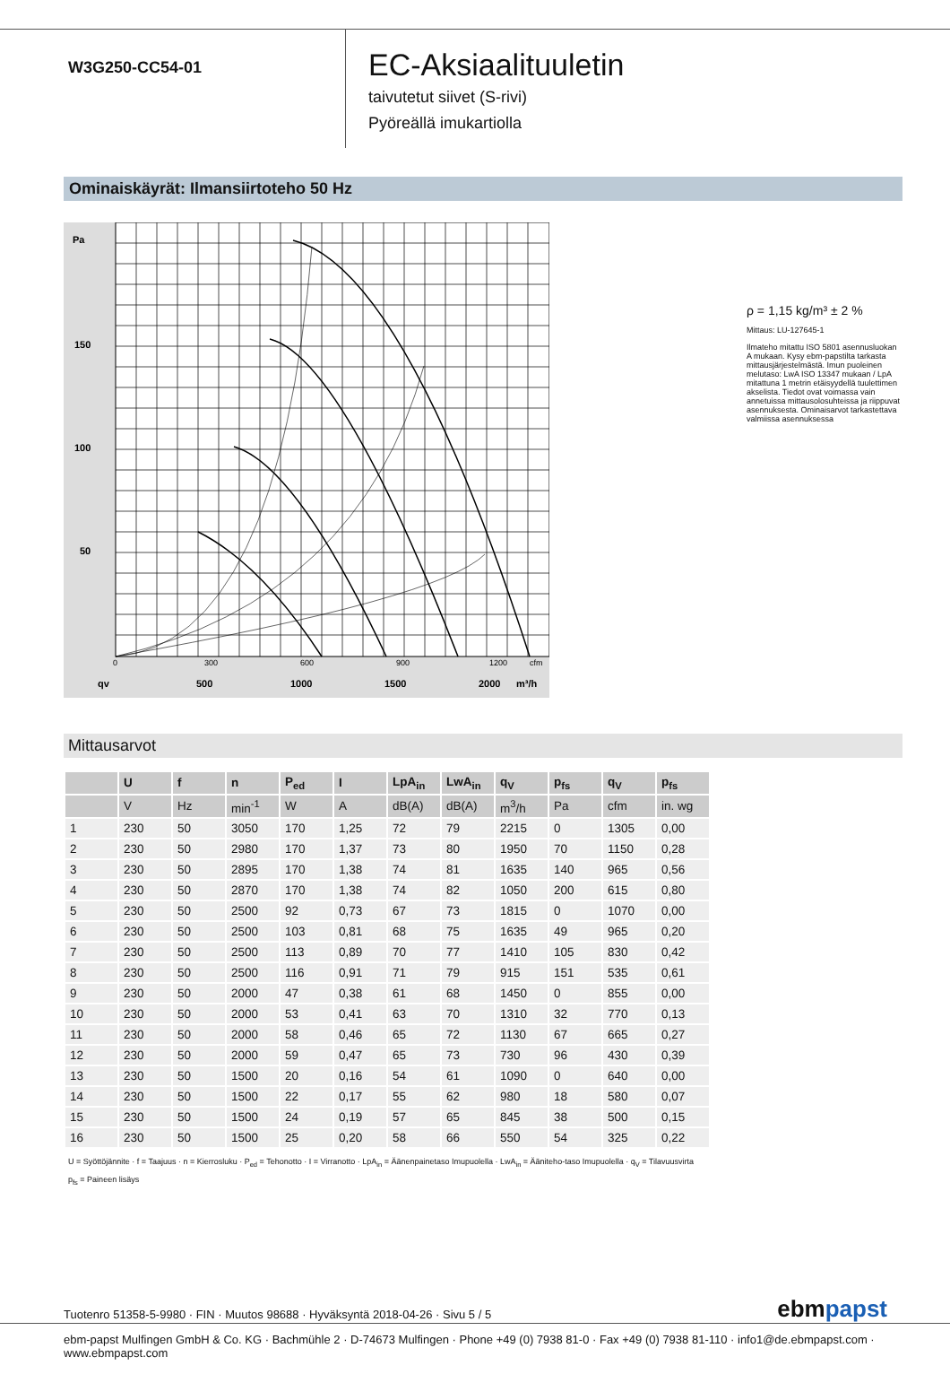W3G250-CC54-01
EC-Aksiaalituuletin
taivutetut siivet (S-rivi)
Pyöreällä imukartiolla
Ominaiskäyrät: Ilmansiirtoteho 50 Hz
150
100
50
500
1000
1500
2000
m³/h
Pa
qv
0
300
600
900
1200
cfm
ρ = 1,15 kg/m³ ± 2 %
Mittaus: LU-127645-1
Ilmateho mitattu ISO 5801 asennusluokan A mukaan. Kysy ebm-papstilta tarkasta mittausjärjestelmästä. Imun puoleinen melutaso: LwA ISO 13347 mukaan / LpA mitattuna 1 metrin etäisyydellä tuulettimen akselista. Tiedot ovat voimassa vain annetuissa mittausolosuhteissa ja riippuvat asennuksesta. Ominaisarvot tarkastettava valmiissa asennuksessa
Mittausarvot
| | U | f | n | P<sub>ed</sub> | I | LpA<sub>in</sub> | LwA<sub>in</sub> | q<sub>V</sub> | p<sub>fs</sub> | q<sub>V</sub> | p<sub>fs</sub> |
| --- | --- | --- | --- | --- | --- | --- | --- | --- | --- | --- | --- |
| | V | Hz | min<sup>-1</sup> | W | A | dB(A) | dB(A) | m<sup>3</sup>/h | Pa | cfm | in. wg |
| 1 | 230 | 50 | 3050 | 170 | 1,25 | 72 | 79 | 2215 | 0 | 1305 | 0,00 |
| 2 | 230 | 50 | 2980 | 170 | 1,37 | 73 | 80 | 1950 | 70 | 1150 | 0,28 |
| 3 | 230 | 50 | 2895 | 170 | 1,38 | 74 | 81 | 1635 | 140 | 965 | 0,56 |
| 4 | 230 | 50 | 2870 | 170 | 1,38 | 74 | 82 | 1050 | 200 | 615 | 0,80 |
| 5 | 230 | 50 | 2500 | 92 | 0,73 | 67 | 73 | 1815 | 0 | 1070 | 0,00 |
| 6 | 230 | 50 | 2500 | 103 | 0,81 | 68 | 75 | 1635 | 49 | 965 | 0,20 |
| 7 | 230 | 50 | 2500 | 113 | 0,89 | 70 | 77 | 1410 | 105 | 830 | 0,42 |
| 8 | 230 | 50 | 2500 | 116 | 0,91 | 71 | 79 | 915 | 151 | 535 | 0,61 |
| 9 | 230 | 50 | 2000 | 47 | 0,38 | 61 | 68 | 1450 | 0 | 855 | 0,00 |
| 10 | 230 | 50 | 2000 | 53 | 0,41 | 63 | 70 | 1310 | 32 | 770 | 0,13 |
| 11 | 230 | 50 | 2000 | 58 | 0,46 | 65 | 72 | 1130 | 67 | 665 | 0,27 |
| 12 | 230 | 50 | 2000 | 59 | 0,47 | 65 | 73 | 730 | 96 | 430 | 0,39 |
| 13 | 230 | 50 | 1500 | 20 | 0,16 | 54 | 61 | 1090 | 0 | 640 | 0,00 |
| 14 | 230 | 50 | 1500 | 22 | 0,17 | 55 | 62 | 980 | 18 | 580 | 0,07 |
| 15 | 230 | 50 | 1500 | 24 | 0,19 | 57 | 65 | 845 | 38 | 500 | 0,15 |
| 16 | 230 | 50 | 1500 | 25 | 0,20 | 58 | 66 | 550 | 54 | 325 | 0,22 |
U = Syöttöjännite · f = Taajuus · n = Kierrosluku · P<sub>ed</sub> = Tehonotto · I = Virranotto · LpA<sub>in</sub> = Äänenpainetaso Imupuolella · LwA<sub>in</sub> = Äänitehо-taso Imupuolella · q<sub>V</sub> = Tilavuusvirta
p<sub>fs</sub> = Paineen lisäys
Tuotenro 51358-5-9980 · FIN · Muutos 98688 · Hyväksyntä 2018-04-26 · Sivu 5 / 5 ebmpapst
ebm-papst Mulfingen GmbH & Co. KG · Bachmühle 2 · D-74673 Mulfingen · Phone +49 (0) 7938 81-0 · Fax +49 (0) 7938 81-110 · info1@de.ebmpapst.com · www.ebmpapst.com